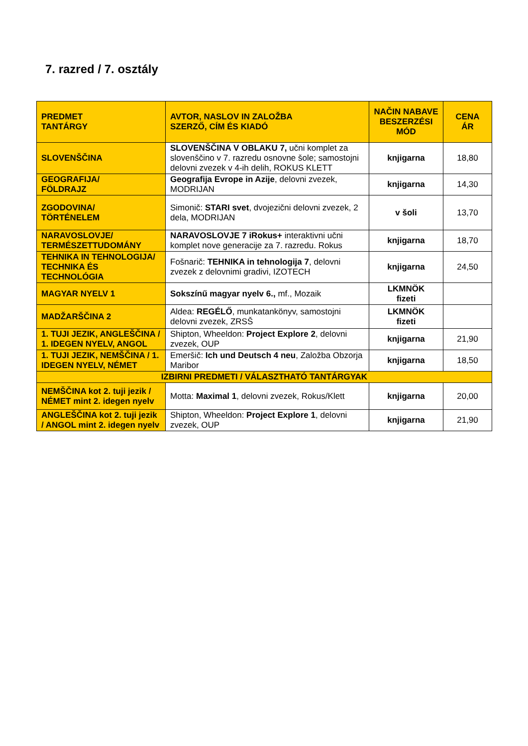7. razred / 7. osztály
| PREDMET TANTÁRGY | AVTOR, NASLOV IN ZALOŽBA SZERZŐ, CÍM ÉS KIADÓ | NAČIN NABAVE BESZERZÉSI MÓD | CENA ÁR |
| --- | --- | --- | --- |
| SLOVENŠČINA | SLOVENŠČINA V OBLAKU 7, učni komplet za slovenščino v 7. razredu osnovne šole; samostojni delovni zvezek v 4-ih delih, ROKUS KLETT | knjigarna | 18,80 |
| GEOGRAFIJA/ FÖLDRAJZ | Geografija Evrope in Azije , delovni zvezek, MODRIJAN | knjigarna | 14,30 |
| ZGODOVINA/ TÖRTÉNELEM | Simonič: STARI svet , dvojezični delovni zvezek, 2 dela, MODRIJAN | v šoli | 13,70 |
| NARAVOSLOVJE/ TERMÉSZETTUDOMÁNY | NARAVOSLOVJE 7 iRokus+ interaktivni učni komplet nove generacije za 7. razredu. Rokus | knjigarna | 18,70 |
| TEHNIKA IN TEHNOLOGIJA/ TECHNIKA ÉS TECHNOLÓGIA | Fošnarič: TEHNIKA in tehnologija 7 , delovni zvezek z delovnimi gradivi, IZOTECH | knjigarna | 24,50 |
| MAGYAR NYELV 1 | Sokszínű magyar nyelv 6., mf., Mozaik | LKMNÖK fizeti | |
| MADŽARŠČINA 2 | Aldea: REGÉLŐ , munkatankönyv, samostojni delovni zvezek, ZRSŠ | LKMNÖK fizeti | |
| 1. TUJI JEZIK, ANGLEŠČINA / 1. IDEGEN NYELV, ANGOL | Shipton, Wheeldon: Project Explore 2 , delovni zvezek, OUP | knjigarna | 21,90 |
| 1. TUJI JEZIK, NEMŠČINA / 1. IDEGEN NYELV, NÉMET | Emeršič: Ich und Deutsch 4 neu , Založba Obzorja Maribor | knjigarna | 18,50 |
| IZBIRNI PREDMETI / VÁLASZTHATÓ TANTÁRGYAK | | | |
| NEMŠČINA kot 2. tuji jezik / NÉMET mint 2. idegen nyelv | Motta: Maximal 1 , delovni zvezek, Rokus/Klett | knjigarna | 20,00 |
| ANGLEŠČINA kot 2. tuji jezik / ANGOL mint 2. idegen nyelv | Shipton, Wheeldon: Project Explore 1 , delovni zvezek, OUP | knjigarna | 21,90 |